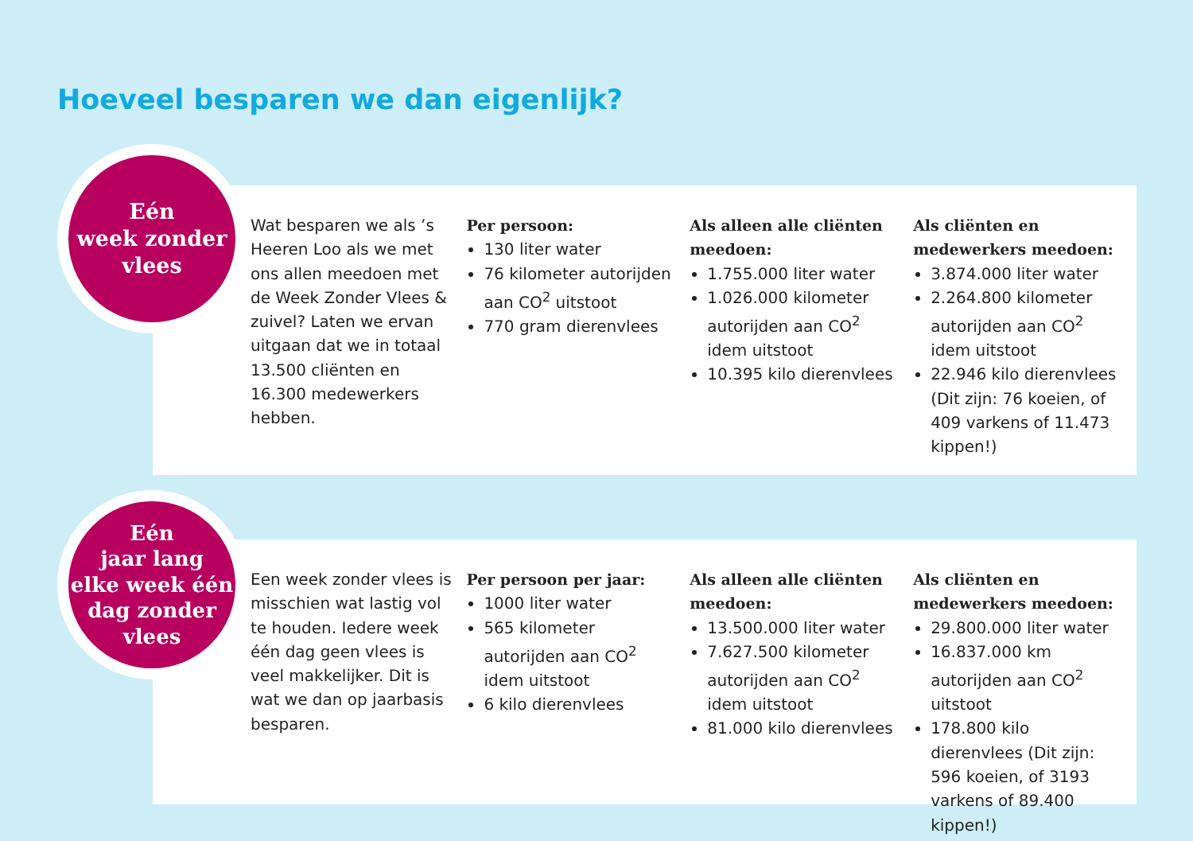Hoeveel besparen we dan eigenlijk?
Eén
week zonder
vlees
Wat besparen we als ’s Heeren Loo als we met ons allen meedoen met de Week Zonder Vlees & zuivel? Laten we ervan uitgaan dat we in totaal 13.500 cliënten en 16.300 medewerkers hebben.
Per persoon:
130 liter water
76 kilometer autorijden aan CO<sup>2</sup> uitstoot
770 gram dierenvlees
Als alleen alle cliënten meedoen:
1.755.000 liter water
1.026.000 kilometer autorijden aan CO<sup>2</sup> idem uitstoot
10.395 kilo dierenvlees
Als cliënten en medewerkers meedoen:
3.874.000 liter water
2.264.800 kilometer autorijden aan CO<sup>2</sup> idem uitstoot
22.946 kilo dierenvlees (Dit zijn: 76 koeien, of 409 varkens of 11.473 kippen!)
Eén
jaar lang
elke week één
dag zonder
vlees
Een week zonder vlees is misschien wat lastig vol te houden. Iedere week één dag geen vlees is veel makkelijker. Dit is wat we dan op jaarbasis besparen.
Per persoon per jaar:
1000 liter water
565 kilometer autorijden aan CO<sup>2</sup> idem uitstoot
6 kilo dierenvlees
Als alleen alle cliënten meedoen:
13.500.000 liter water
7.627.500 kilometer autorijden aan CO<sup>2</sup> idem uitstoot
81.000 kilo dierenvlees
Als cliënten en medewerkers meedoen:
29.800.000 liter water
16.837.000 km autorijden aan CO<sup>2</sup> uitstoot
178.800 kilo dierenvlees (Dit zijn: 596 koeien, of 3193 varkens of 89.400 kippen!)